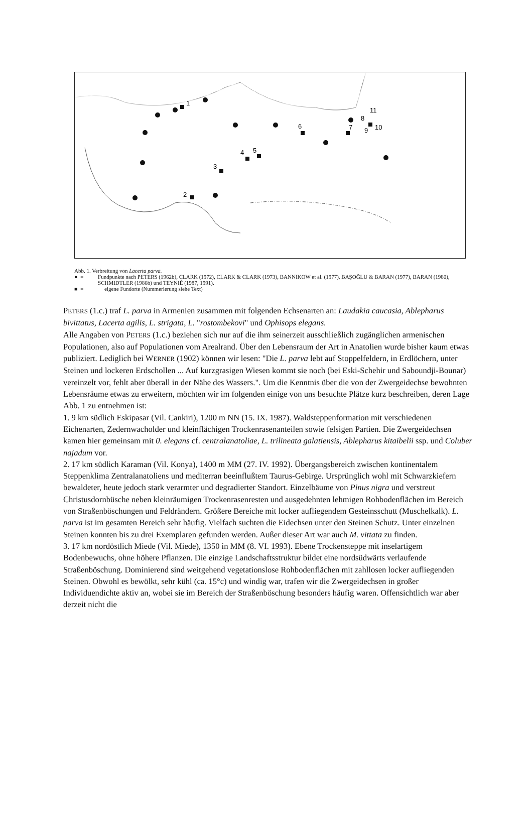1
2
3
4
5
6
7
8
9
10
11
Abb. 1. Verbreitung von Lacerta parva.
● = Fundpunkte nach PETERS (1962b), CLARK (1972), CLARK & CLARK (1973), BANNIKOW et al. (1977), BAŞOĞLU & BARAN (1977), BARAN (1980), SCHMIDTLER (1986b) und TEYNIÉ (1987, 1991).
■ = eigene Fundorte (Nummerierung siehe Text)
PETERS (1.c.) traf L. parva in Armenien zusammen mit folgenden Echsenarten an: Laudakia caucasia, Ablepharus bivittatus, Lacerta agilis, L. strigata, L. "rostombekovi" und Ophisops elegans.
Alle Angaben von PETERS (1.c.) beziehen sich nur auf die ihm seinerzeit ausschließlich zugänglichen armenischen Populationen, also auf Populationen vom Arealrand. Über den Lebensraum der Art in Anatolien wurde bisher kaum etwas publiziert. Lediglich bei WERNER (1902) können wir lesen: "Die L. parva lebt auf Stoppelfeldern, in Erdlöchern, unter Steinen und lockeren Erdschollen ... Auf kurzgrasigen Wiesen kommt sie noch (bei Eski-Schehir und Saboundji-Bounar) vereinzelt vor, fehlt aber überall in der Nähe des Wassers.". Um die Kenntnis über die von der Zwergeidechse bewohnten Lebensräume etwas zu erweitern, möchten wir im folgenden einige von uns besuchte Plätze kurz beschreiben, deren Lage Abb. 1 zu entnehmen ist:
1. 9 km südlich Eskipasar (Vil. Cankiri), 1200 m NN (15. IX. 1987). Waldsteppenformation mit verschiedenen Eichenarten, Zedernwacholder und kleinflächigen Trockenrasenanteilen sowie felsigen Partien. Die Zwergeidechsen kamen hier gemeinsam mit 0. elegans cf. centralanatoliae, L. trilineata galatiensis, Ablepharus kitaibelii ssp. und Coluber najadum vor.
2. 17 km südlich Karaman (Vil. Konya), 1400 m MM (27. IV. 1992). Übergangsbereich zwischen kontinentalem Steppenklima Zentralanatoliens und mediterran beeinflußtem Taurus-Gebirge. Ursprünglich wohl mit Schwarzkiefern bewaldeter, heute jedoch stark verarmter und degradierter Standort. Einzelbäume von Pinus nigra und verstreut Christusdornbüsche neben kleinräumigen Trockenrasenresten und ausgedehnten lehmigen Rohbodenflächen im Bereich von Straßenböschungen und Feldrändern. Größere Bereiche mit locker aufliegendem Gesteinsschutt (Muschelkalk). L. parva ist im gesamten Bereich sehr häufig. Vielfach suchten die Eidechsen unter den Steinen Schutz. Unter einzelnen Steinen konnten bis zu drei Exemplaren gefunden werden. Außer dieser Art war auch M. vittata zu finden.
3. 17 km nordöstlich Miede (Vil. Miede), 1350 in MM (8. VI. 1993). Ebene Trockensteppe mit inselartigem Bodenbewuchs, ohne höhere Pflanzen. Die einzige Landschaftsstruktur bildet eine nordsüdwärts verlaufende Straßenböschung. Dominierend sind weitgehend vegetationslose Rohbodenflächen mit zahllosen locker aufliegenden Steinen. Obwohl es bewölkt, sehr kühl (ca. 15°c) und windig war, trafen wir die Zwergeidechsen in großer Individuendichte aktiv an, wobei sie im Bereich der Straßenböschung besonders häufig waren. Offensichtlich war aber derzeit nicht die